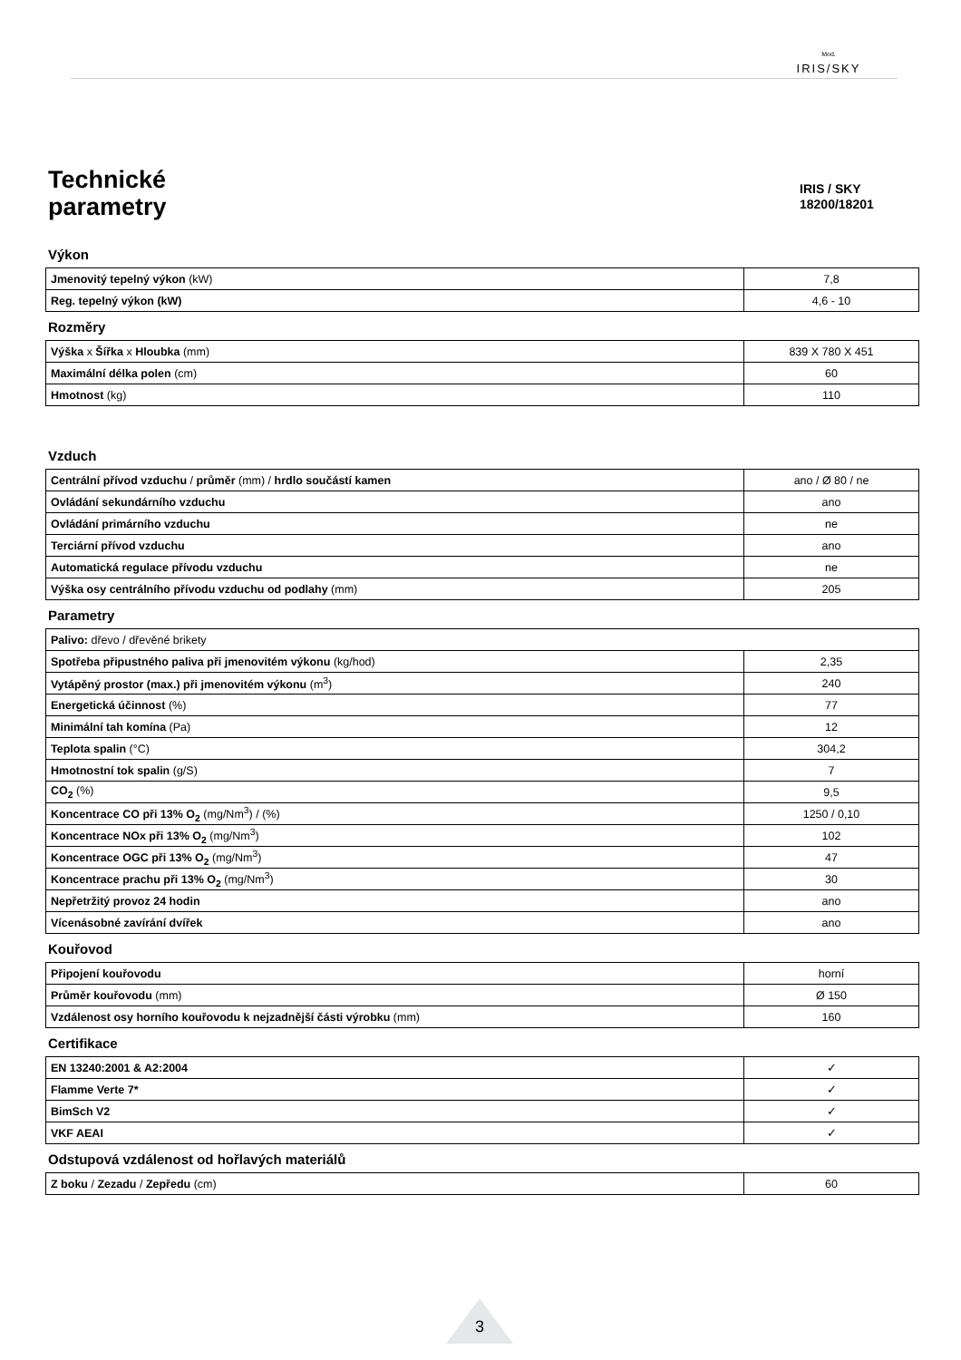Mod.
IRIS/SKY
Technické
parametry
IRIS / SKY
18200/18201
Výkon
| Jmenovitý tepelný výkon (kW) | 7,8 |
| Reg. tepelný výkon (kW) | 4,6 - 10 |
Rozměry
| Výška x Šířka x Hloubka (mm) | 839 X 780 X 451 |
| Maximální délka polen (cm) | 60 |
| Hmotnost (kg) | 110 |
Vzduch
| Centrální přívod vzduchu / průměr (mm) / hrdlo součástí kamen | ano / Ø 80 / ne |
| Ovládání sekundárního vzduchu | ano |
| Ovládání primárního vzduchu | ne |
| Terciární přívod vzduchu | ano |
| Automatická regulace přívodu vzduchu | ne |
| Výška osy centrálního přívodu vzduchu od podlahy (mm) | 205 |
Parametry
| Palivo: dřevo / dřevěné brikety | |
| Spotřeba připustného paliva při jmenovitém výkonu (kg/hod) | 2,35 |
| Vytápěný prostor (max.) při jmenovitém výkonu (m<sup>3</sup>) | 240 |
| Energetická účinnost (%) | 77 |
| Minimální tah komína (Pa) | 12 |
| Teplota spalin (°C) | 304,2 |
| Hmotnostní tok spalin (g/S) | 7 |
| CO<sub>2</sub> (%) | 9,5 |
| Koncentrace CO při 13% O<sub>2</sub> (mg/Nm<sup>3</sup>) / (%) | 1250 / 0,10 |
| Koncentrace NOx při 13% O<sub>2</sub> (mg/Nm<sup>3</sup>) | 102 |
| Koncentrace OGC při 13% O<sub>2</sub> (mg/Nm<sup>3</sup>) | 47 |
| Koncentrace prachu při 13% O<sub>2</sub> (mg/Nm<sup>3</sup>) | 30 |
| Nepřetržitý provoz 24 hodin | ano |
| Vícenásobné zavírání dvířek | ano |
Kouřovod
| Připojení kouřovodu | horní |
| Průměr kouřovodu (mm) | Ø 150 |
| Vzdálenost osy horního kouřovodu k nejzadnější části výrobku (mm) | 160 |
Certifikace
| EN 13240:2001 & A2:2004 | ✓ |
| Flamme Verte 7* | ✓ |
| BimSch V2 | ✓ |
| VKF AEAI | ✓ |
Odstupová vzdálenost od hořlavých materiálů
| Z boku / Zezadu / Zepředu (cm) | 60 |
3